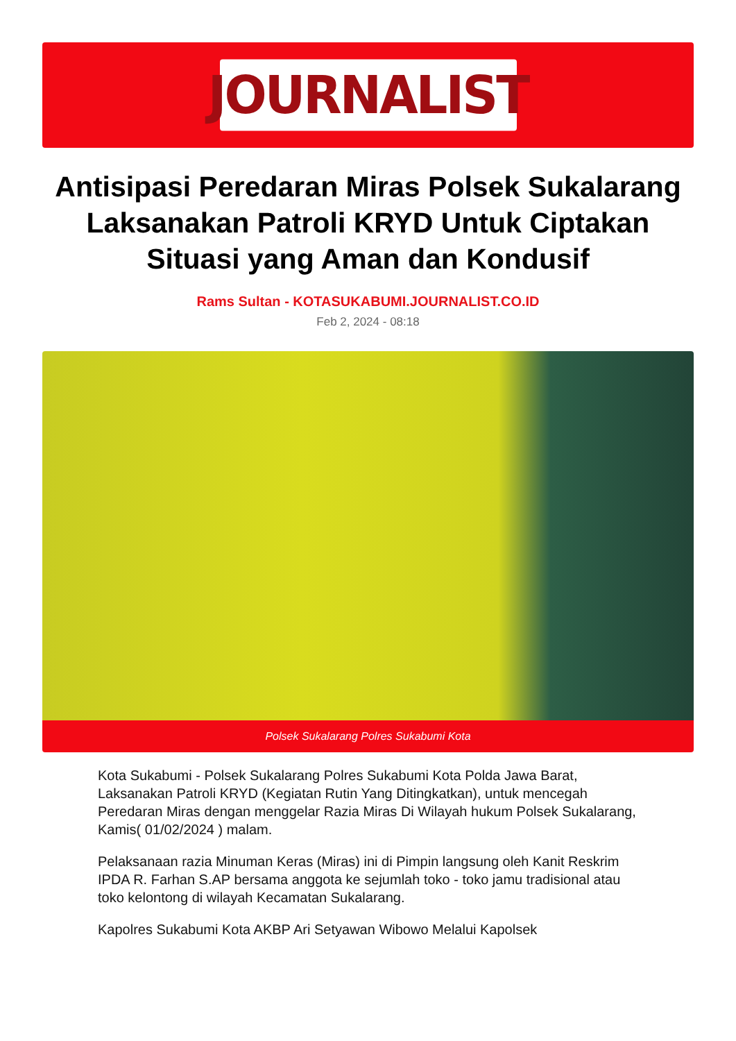JOURNALIST
Antisipasi Peredaran Miras Polsek Sukalarang Laksanakan Patroli KRYD Untuk Ciptakan Situasi yang Aman dan Kondusif
Rams Sultan - KOTASUKABUMI.JOURNALIST.CO.ID
Feb 2, 2024 - 08:18
Polsek Sukalarang Polres Sukabumi Kota
Kota Sukabumi - Polsek Sukalarang Polres Sukabumi Kota Polda Jawa Barat, Laksanakan Patroli KRYD (Kegiatan Rutin Yang Ditingkatkan), untuk mencegah Peredaran Miras dengan menggelar Razia Miras Di Wilayah hukum Polsek Sukalarang, Kamis( 01/02/2024 ) malam.
Pelaksanaan razia Minuman Keras (Miras) ini di Pimpin langsung oleh Kanit Reskrim IPDA R. Farhan S.AP bersama anggota ke sejumlah toko - toko jamu tradisional atau toko kelontong di wilayah Kecamatan Sukalarang.
Kapolres Sukabumi Kota AKBP Ari Setyawan Wibowo Melalui Kapolsek